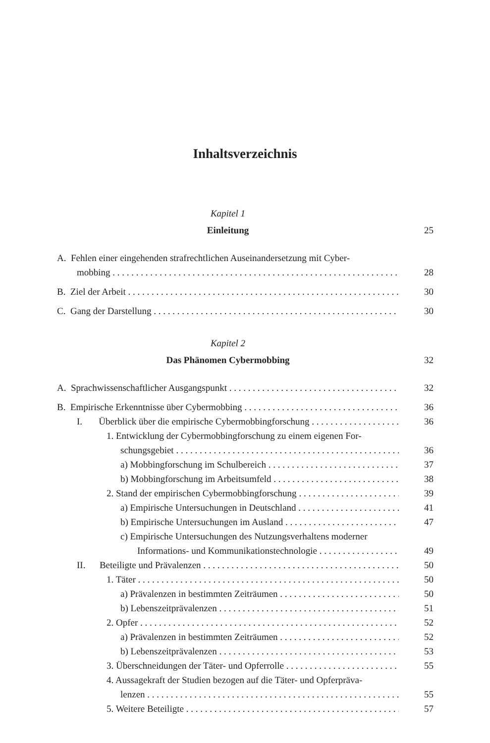Inhaltsverzeichnis
Kapitel 1
Einleitung 25
A. Fehlen einer eingehenden strafrechtlichen Auseinandersetzung mit Cyber-
mobbing 28
B. Ziel der Arbeit 30
C. Gang der Darstellung 30
Kapitel 2
Das Phänomen Cybermobbing 32
A. Sprachwissenschaftlicher Ausgangspunkt 32
B. Empirische Erkenntnisse über Cybermobbing 36
I. Überblick über die empirische Cybermobbingforschung 36
1. Entwicklung der Cybermobbingforschung zu einem eigenen For-
schungsgebiet 36
a) Mobbingforschung im Schulbereich 37
b) Mobbingforschung im Arbeitsumfeld 38
2. Stand der empirischen Cybermobbingforschung 39
a) Empirische Untersuchungen in Deutschland 41
b) Empirische Untersuchungen im Ausland 47
c) Empirische Untersuchungen des Nutzungsverhaltens moderner
Informations- und Kommunikationstechnologie 49
II. Beteiligte und Prävalenzen 50
1. Täter 50
a) Prävalenzen in bestimmten Zeiträumen 50
b) Lebenszeitprävalenzen 51
2. Opfer 52
a) Prävalenzen in bestimmten Zeiträumen 52
b) Lebenszeitprävalenzen 53
3. Überschneidungen der Täter- und Opferrolle 55
4. Aussagekraft der Studien bezogen auf die Täter- und Opferpräva-
lenzen 55
5. Weitere Beteiligte 57